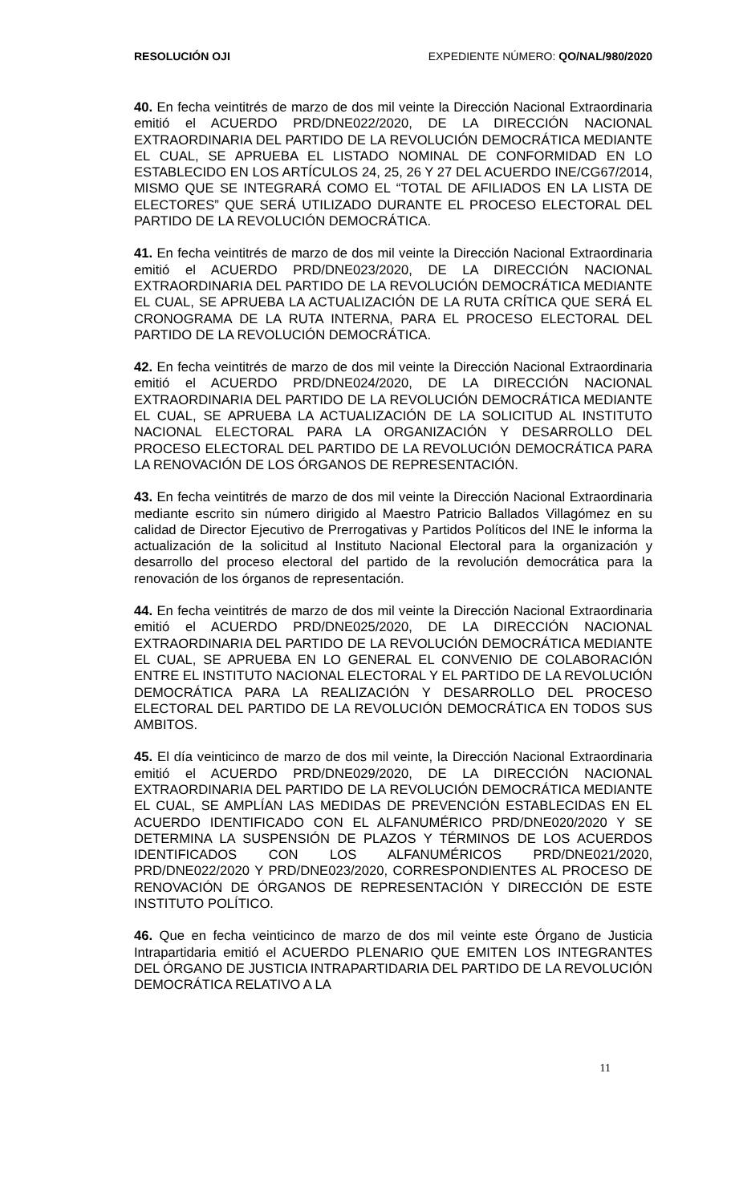RESOLUCIÓN OJI EXPEDIENTE NÚMERO: QO/NAL/980/2020
40. En fecha veintitrés de marzo de dos mil veinte la Dirección Nacional Extraordinaria emitió el ACUERDO PRD/DNE022/2020, DE LA DIRECCIÓN NACIONAL EXTRAORDINARIA DEL PARTIDO DE LA REVOLUCIÓN DEMOCRÁTICA MEDIANTE EL CUAL, SE APRUEBA EL LISTADO NOMINAL DE CONFORMIDAD EN LO ESTABLECIDO EN LOS ARTÍCULOS 24, 25, 26 Y 27 DEL ACUERDO INE/CG67/2014, MISMO QUE SE INTEGRARÁ COMO EL “TOTAL DE AFILIADOS EN LA LISTA DE ELECTORES” QUE SERÁ UTILIZADO DURANTE EL PROCESO ELECTORAL DEL PARTIDO DE LA REVOLUCIÓN DEMOCRÁTICA.
41. En fecha veintitrés de marzo de dos mil veinte la Dirección Nacional Extraordinaria emitió el ACUERDO PRD/DNE023/2020, DE LA DIRECCIÓN NACIONAL EXTRAORDINARIA DEL PARTIDO DE LA REVOLUCIÓN DEMOCRÁTICA MEDIANTE EL CUAL, SE APRUEBA LA ACTUALIZACIÓN DE LA RUTA CRÍTICA QUE SERÁ EL CRONOGRAMA DE LA RUTA INTERNA, PARA EL PROCESO ELECTORAL DEL PARTIDO DE LA REVOLUCIÓN DEMOCRÁTICA.
42. En fecha veintitrés de marzo de dos mil veinte la Dirección Nacional Extraordinaria emitió el ACUERDO PRD/DNE024/2020, DE LA DIRECCIÓN NACIONAL EXTRAORDINARIA DEL PARTIDO DE LA REVOLUCIÓN DEMOCRÁTICA MEDIANTE EL CUAL, SE APRUEBA LA ACTUALIZACIÓN DE LA SOLICITUD AL INSTITUTO NACIONAL ELECTORAL PARA LA ORGANIZACIÓN Y DESARROLLO DEL PROCESO ELECTORAL DEL PARTIDO DE LA REVOLUCIÓN DEMOCRÁTICA PARA LA RENOVACIÓN DE LOS ÓRGANOS DE REPRESENTACIÓN.
43. En fecha veintitrés de marzo de dos mil veinte la Dirección Nacional Extraordinaria mediante escrito sin número dirigido al Maestro Patricio Ballados Villagómez en su calidad de Director Ejecutivo de Prerrogativas y Partidos Políticos del INE le informa la actualización de la solicitud al Instituto Nacional Electoral para la organización y desarrollo del proceso electoral del partido de la revolución democrática para la renovación de los órganos de representación.
44. En fecha veintitrés de marzo de dos mil veinte la Dirección Nacional Extraordinaria emitió el ACUERDO PRD/DNE025/2020, DE LA DIRECCIÓN NACIONAL EXTRAORDINARIA DEL PARTIDO DE LA REVOLUCIÓN DEMOCRÁTICA MEDIANTE EL CUAL, SE APRUEBA EN LO GENERAL EL CONVENIO DE COLABORACIÓN ENTRE EL INSTITUTO NACIONAL ELECTORAL Y EL PARTIDO DE LA REVOLUCIÓN DEMOCRÁTICA PARA LA REALIZACIÓN Y DESARROLLO DEL PROCESO ELECTORAL DEL PARTIDO DE LA REVOLUCIÓN DEMOCRÁTICA EN TODOS SUS AMBITOS.
45. El día veinticinco de marzo de dos mil veinte, la Dirección Nacional Extraordinaria emitió el ACUERDO PRD/DNE029/2020, DE LA DIRECCIÓN NACIONAL EXTRAORDINARIA DEL PARTIDO DE LA REVOLUCIÓN DEMOCRÁTICA MEDIANTE EL CUAL, SE AMPLÍAN LAS MEDIDAS DE PREVENCIÓN ESTABLECIDAS EN EL ACUERDO IDENTIFICADO CON EL ALFANUMÉRICO PRD/DNE020/2020 Y SE DETERMINA LA SUSPENSIÓN DE PLAZOS Y TÉRMINOS DE LOS ACUERDOS IDENTIFICADOS CON LOS ALFANUMÉRICOS PRD/DNE021/2020, PRD/DNE022/2020 Y PRD/DNE023/2020, CORRESPONDIENTES AL PROCESO DE RENOVACIÓN DE ÓRGANOS DE REPRESENTACIÓN Y DIRECCIÓN DE ESTE INSTITUTO POLÍTICO.
46. Que en fecha veinticinco de marzo de dos mil veinte este Órgano de Justicia Intrapartidaria emitió el ACUERDO PLENARIO QUE EMITEN LOS INTEGRANTES DEL ÓRGANO DE JUSTICIA INTRAPARTIDARIA DEL PARTIDO DE LA REVOLUCIÓN DEMOCRÁTICA RELATIVO A LA
11